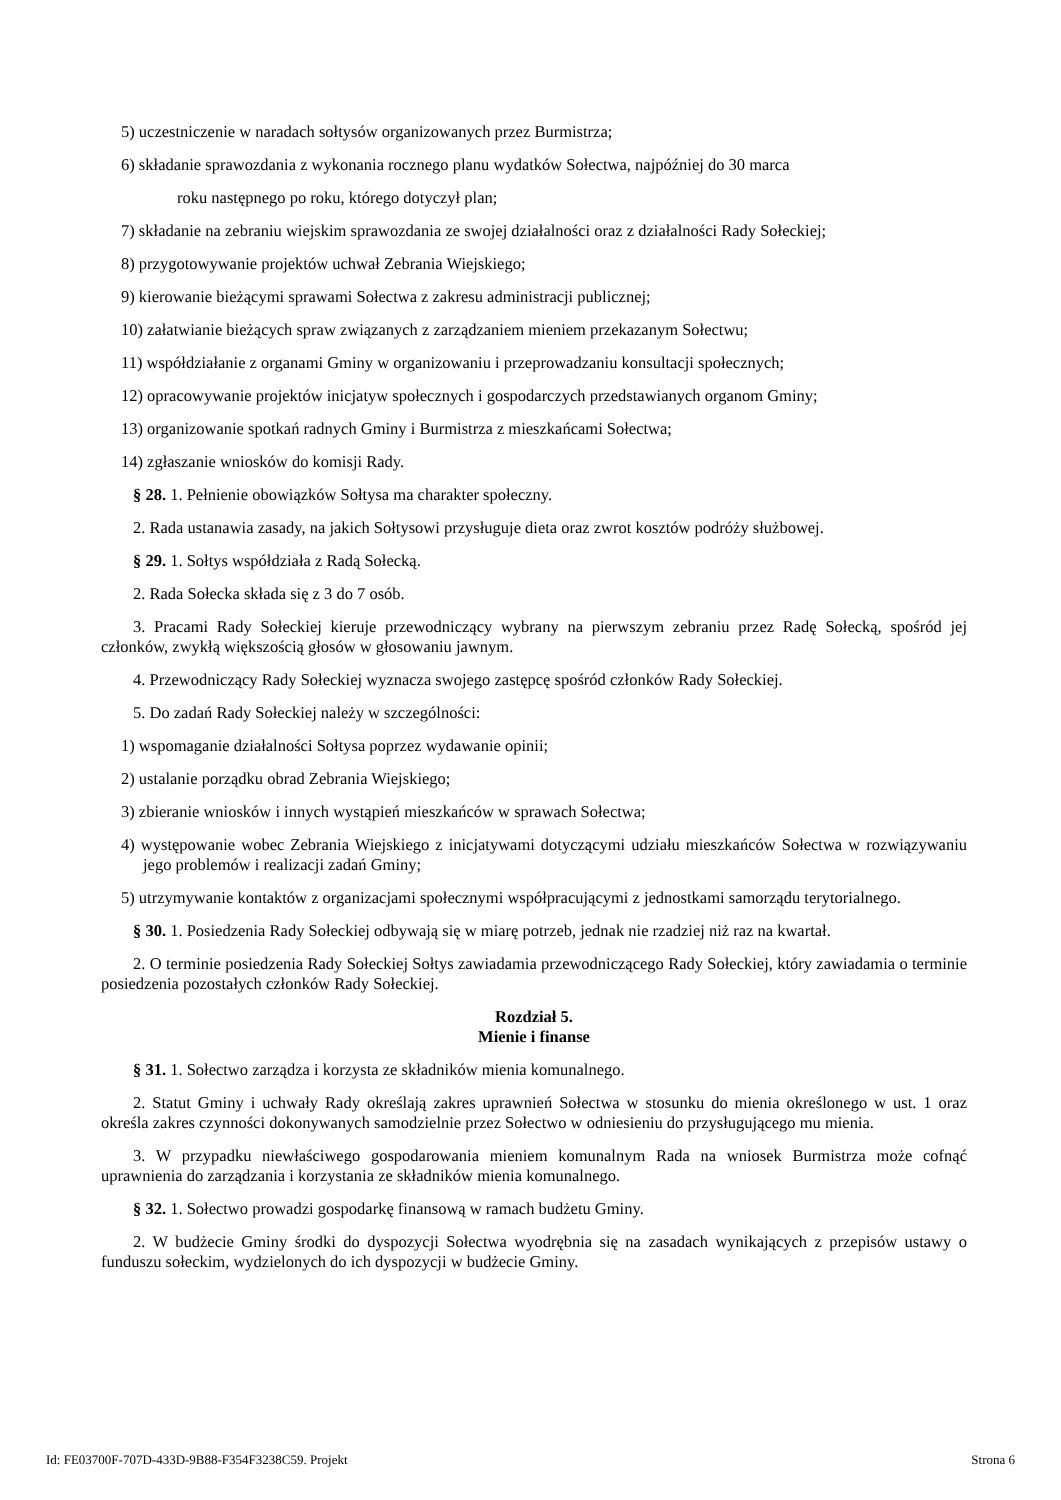5) uczestniczenie w naradach sołtysów organizowanych przez Burmistrza;
6) składanie sprawozdania z wykonania rocznego planu wydatków Sołectwa, najpóźniej do 30 marca
roku następnego po roku, którego dotyczył plan;
7) składanie na zebraniu wiejskim sprawozdania ze swojej działalności oraz z działalności Rady Sołeckiej;
8) przygotowywanie projektów uchwał Zebrania Wiejskiego;
9) kierowanie bieżącymi sprawami Sołectwa z zakresu administracji publicznej;
10) załatwianie bieżących spraw związanych z zarządzaniem mieniem przekazanym Sołectwu;
11) współdziałanie z organami Gminy w organizowaniu i przeprowadzaniu konsultacji społecznych;
12) opracowywanie projektów inicjatyw społecznych i gospodarczych przedstawianych organom Gminy;
13) organizowanie spotkań radnych Gminy i Burmistrza z mieszkańcami Sołectwa;
14) zgłaszanie wniosków do komisji Rady.
§ 28. 1. Pełnienie obowiązków Sołtysa ma charakter społeczny.
2. Rada ustanawia zasady, na jakich Sołtysowi przysługuje dieta oraz zwrot kosztów podróży służbowej.
§ 29. 1. Sołtys współdziała z Radą Sołecką.
2. Rada Sołecka składa się z 3 do 7 osób.
3. Pracami Rady Sołeckiej kieruje przewodniczący wybrany na pierwszym zebraniu przez Radę Sołecką, spośród jej członków, zwykłą większością głosów w głosowaniu jawnym.
4. Przewodniczący Rady Sołeckiej wyznacza swojego zastępcę spośród członków Rady Sołeckiej.
5. Do zadań Rady Sołeckiej należy w szczególności:
1) wspomaganie działalności Sołtysa poprzez wydawanie opinii;
2) ustalanie porządku obrad Zebrania Wiejskiego;
3) zbieranie wniosków i innych wystąpień mieszkańców w sprawach Sołectwa;
4) występowanie wobec Zebrania Wiejskiego z inicjatywami dotyczącymi udziału mieszkańców Sołectwa w rozwiązywaniu jego problemów i realizacji zadań Gminy;
5) utrzymywanie kontaktów z organizacjami społecznymi współpracującymi z jednostkami samorządu terytorialnego.
§ 30. 1. Posiedzenia Rady Sołeckiej odbywają się w miarę potrzeb, jednak nie rzadziej niż raz na kwartał.
2. O terminie posiedzenia Rady Sołeckiej Sołtys zawiadamia przewodniczącego Rady Sołeckiej, który zawiadamia o terminie posiedzenia pozostałych członków Rady Sołeckiej.
Rozdział 5.
Mienie i finanse
§ 31. 1. Sołectwo zarządza i korzysta ze składników mienia komunalnego.
2. Statut Gminy i uchwały Rady określają zakres uprawnień Sołectwa w stosunku do mienia określonego w ust. 1 oraz określa zakres czynności dokonywanych samodzielnie przez Sołectwo w odniesieniu do przysługującego mu mienia.
3. W przypadku niewłaściwego gospodarowania mieniem komunalnym Rada na wniosek Burmistrza może cofnąć uprawnienia do zarządzania i korzystania ze składników mienia komunalnego.
§ 32. 1. Sołectwo prowadzi gospodarkę finansową w ramach budżetu Gminy.
2. W budżecie Gminy środki do dyspozycji Sołectwa wyodrębnia się na zasadach wynikających z przepisów ustawy o funduszu sołeckim, wydzielonych do ich dyspozycji w budżecie Gminy.
Id: FE03700F-707D-433D-9B88-F354F3238C59. Projekt Strona 6